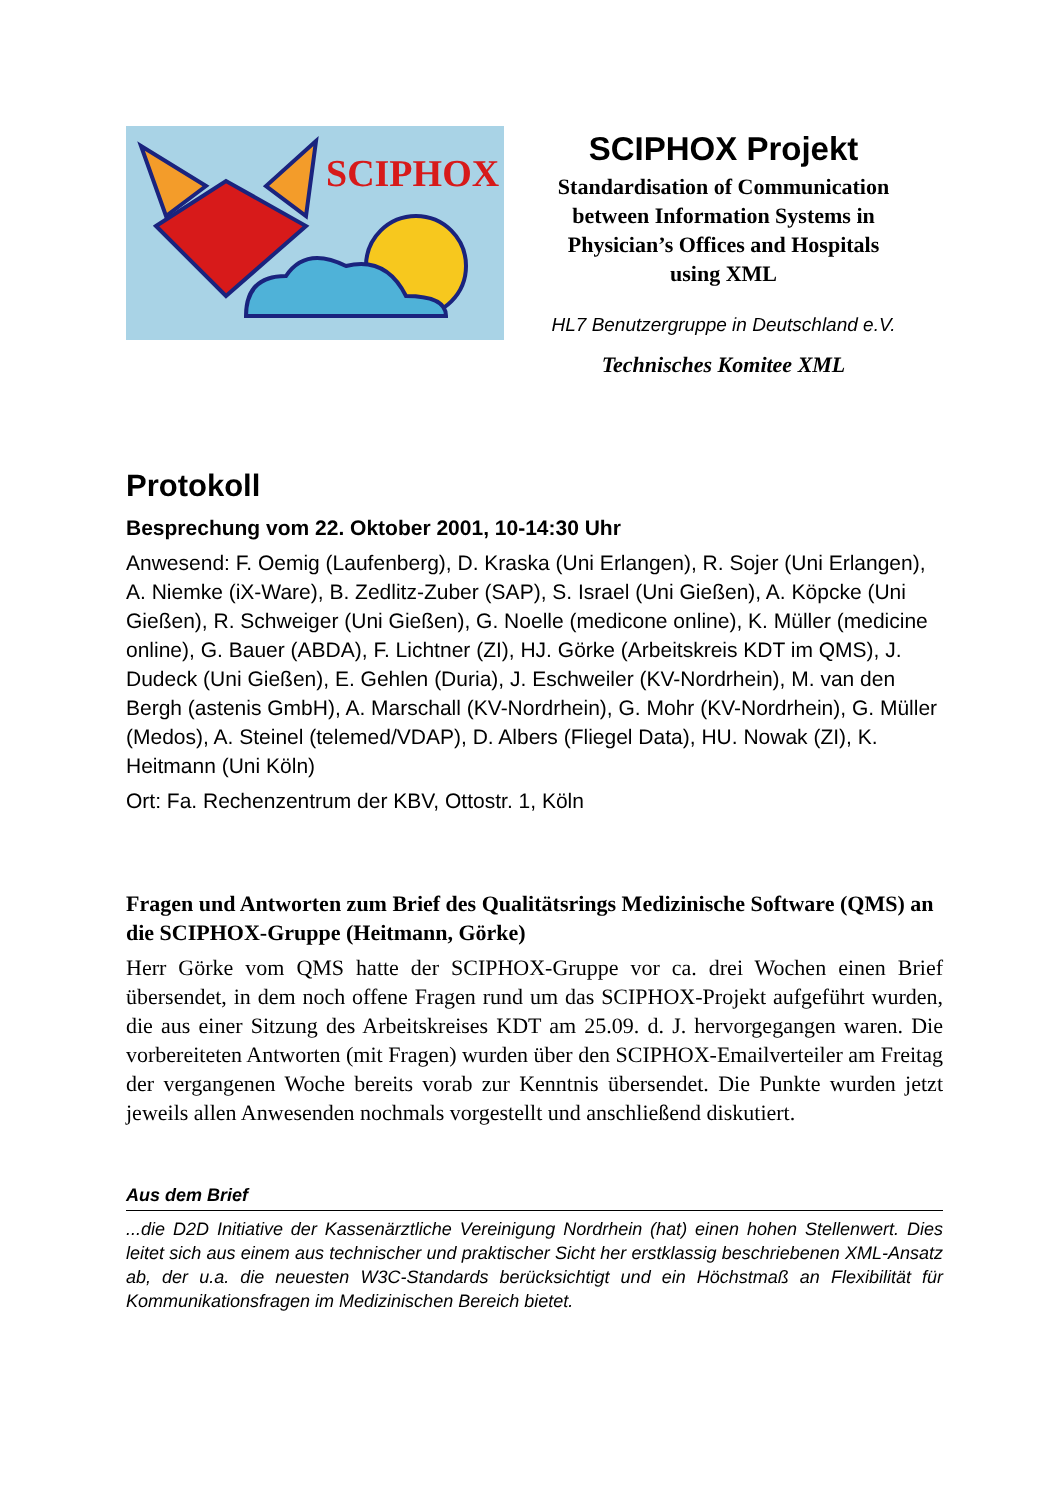SCIPHOX
SCIPHOX Projekt
Standardisation of Communication
between Information Systems in
Physician’s Offices and Hospitals
using XML
HL7 Benutzergruppe in Deutschland e.V.
Technisches Komitee XML
Protokoll
Besprechung vom 22. Oktober 2001, 10-14:30 Uhr
Anwesend: F. Oemig (Laufenberg), D. Kraska (Uni Erlangen), R. Sojer (Uni Erlangen), A. Niemke (iX-Ware), B. Zedlitz-Zuber (SAP), S. Israel (Uni Gießen), A. Köpcke (Uni Gießen), R. Schweiger (Uni Gießen), G. Noelle (medicone online), K. Müller (medicine online), G. Bauer (ABDA), F. Lichtner (ZI), HJ. Görke (Arbeitskreis KDT im QMS), J. Dudeck (Uni Gießen), E. Gehlen (Duria), J. Eschweiler (KV-Nordrhein), M. van den Bergh (astenis GmbH), A. Marschall (KV-Nordrhein), G. Mohr (KV-Nordrhein), G. Müller (Medos), A. Steinel (telemed/VDAP), D. Albers (Fliegel Data), HU. Nowak (ZI), K. Heitmann (Uni Köln)
Ort: Fa. Rechenzentrum der KBV, Ottostr. 1, Köln
Fragen und Antworten zum Brief des Qualitätsrings Medizinische Software (QMS) an die SCIPHOX-Gruppe (Heitmann, Görke)
Herr Görke vom QMS hatte der SCIPHOX-Gruppe vor ca. drei Wochen einen Brief übersendet, in dem noch offene Fragen rund um das SCIPHOX-Projekt aufgeführt wurden, die aus einer Sitzung des Arbeitskreises KDT am 25.09. d. J. hervorgegangen waren. Die vorbereiteten Antworten (mit Fragen) wurden über den SCIPHOX-Emailverteiler am Freitag der vergangenen Woche bereits vorab zur Kenntnis übersendet. Die Punkte wurden jetzt jeweils allen Anwesenden nochmals vorgestellt und anschließend diskutiert.
Aus dem Brief
...die D2D Initiative der Kassenärztliche Vereinigung Nordrhein (hat) einen hohen Stellenwert. Dies leitet sich aus einem aus technischer und praktischer Sicht her erstklassig beschriebenen XML-Ansatz ab, der u.a. die neuesten W3C-Standards berücksichtigt und ein Höchstmaß an Flexibilität für Kommunikationsfragen im Medizinischen Bereich bietet.